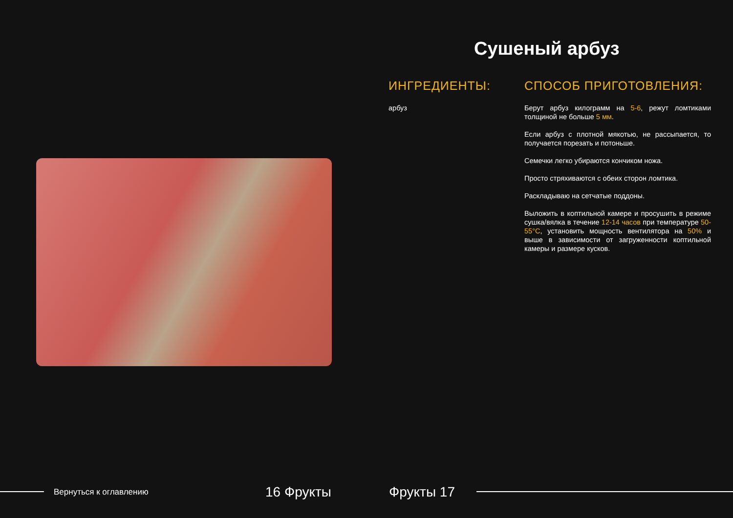Сушеный арбуз
ИНГРЕДИЕНТЫ:
арбуз
СПОСОБ ПРИГОТОВЛЕНИЯ:
Берут арбуз килограмм на 5-6, режут ломтиками толщиной не больше 5 мм.
Если арбуз с плотной мякотью, не рассыпается, то получается порезать и потоньше.
Семечки легко убираются кончиком ножа.
Просто стряхиваются с обеих сторон ломтика.
Раскладываю на сетчатые поддоны.
Выложить в коптильной камере и просушить в режиме сушка/вялка в течение 12-14 часов при температуре 50- 55°С, установить мощность вентилятора на 50% и выше в зависимости от загруженности коптильной камеры и размере кусков.
Вернуться к оглавлению 16 Фрукты Фрукты 17